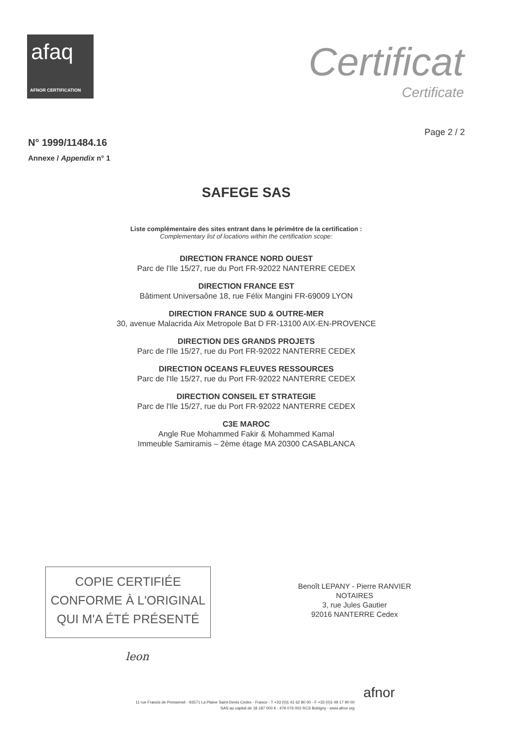afaq
AFNOR CERTIFICATION
Certificat
Certificate
Page 2 / 2
N° 1999/11484.16
Annexe / Appendix n° 1
SAFEGE SAS
Liste complémentaire des sites entrant dans le périmètre de la certification :
Complementary list of locations within the certification scope:
DIRECTION FRANCE NORD OUEST
Parc de l'Ile 15/27, rue du Port FR-92022 NANTERRE CEDEX
DIRECTION FRANCE EST
Bâtiment Universaône 18, rue Félix Mangini FR-69009 LYON
DIRECTION FRANCE SUD & OUTRE-MER
30, avenue Malacrida Aix Metropole Bat D FR-13100 AIX-EN-PROVENCE
DIRECTION DES GRANDS PROJETS
Parc de l'Ile 15/27, rue du Port FR-92022 NANTERRE CEDEX
DIRECTION OCEANS FLEUVES RESSOURCES
Parc de l'Ile 15/27, rue du Port FR-92022 NANTERRE CEDEX
DIRECTION CONSEIL ET STRATEGIE
Parc de l'Ile 15/27, rue du Port FR-92022 NANTERRE CEDEX
C3E MAROC
Angle Rue Mohammed Fakir & Mohammed Kamal
Immeuble Samiramis – 2ème étage MA 20300 CASABLANCA
COPIE CERTIFIÉE
CONFORME À L'ORIGINAL
QUI M'A ÉTÉ PRÉSENTÉ
Benoît LEPANY - Pierre RANVIER
NOTAIRES
3, rue Jules Gautier
92016 NANTERRE Cedex
leon
afnor
11 rue Francis de Pressensé - 93571 La Plaine Saint-Denis Cedex - France - T +33 (0)1 41 62 80 00 - F +33 (0)1 49 17 90 00
SAS au capital de 18 187 000 € - 479 076 002 RCS Bobigny - www.afnor.org